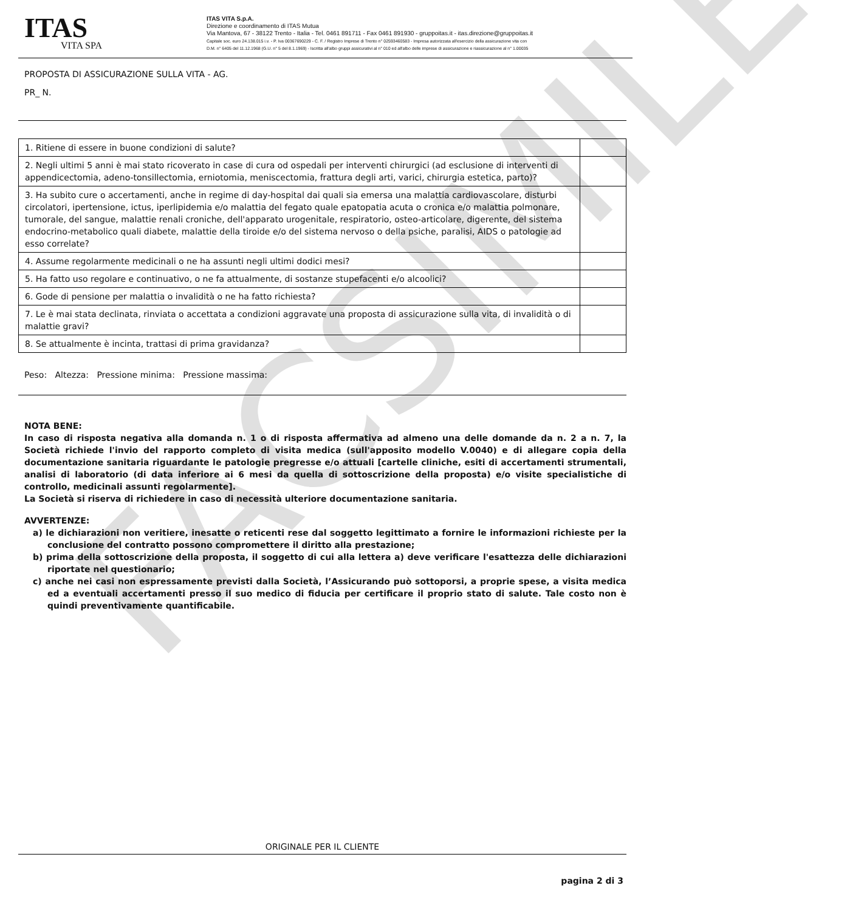ITAS
VITA SPA
ITAS VITA S.p.A.
Direzione e coordinamento di ITAS Mutua
Via Mantova, 67 - 38122 Trento - Italia - Tel. 0461 891711 - Fax 0461 891930 - gruppoitas.it - itas.direzione@gruppoitas.it
Capitale soc. euro 24.138.015 i.v. - P. Iva 00367690229 - C. F. / Registro Imprese di Trento n° 02593460583 - Impresa autorizzata all'esercizio della assicurazione vita con
D.M. n° 6405 del 11.12.1968 (G.U. n° 5 del 8.1.1969) - Iscritta all'albo gruppi assicurativi al n° 010 ed all'albo delle imprese di assicurazione e riassicurazione al n° 1.00035
PROPOSTA DI ASSICURAZIONE SULLA VITA - AG.
PR_ N.
| 1. Ritiene di essere in buone condizioni di salute? | |
| 2. Negli ultimi 5 anni è mai stato ricoverato in case di cura od ospedali per interventi chirurgici (ad esclusione di interventi di appendicectomia, adeno-tonsillectomia, erniotomia, meniscectomia, frattura degli arti, varici, chirurgia estetica, parto)? | |
| 3. Ha subito cure o accertamenti, anche in regime di day-hospital dai quali sia emersa una malattia cardiovascolare, disturbi circolatori, ipertensione, ictus, iperlipidemia e/o malattia del fegato quale epatopatia acuta o cronica e/o malattia polmonare, tumorale, del sangue, malattie renali croniche, dell'apparato urogenitale, respiratorio, osteo-articolare, digerente, del sistema endocrino-metabolico quali diabete, malattie della tiroide e/o del sistema nervoso o della psiche, paralisi, AIDS o patologie ad esso correlate? | |
| 4. Assume regolarmente medicinali o ne ha assunti negli ultimi dodici mesi? | |
| 5. Ha fatto uso regolare e continuativo, o ne fa attualmente, di sostanze stupefacenti e/o alcoolici? | |
| 6. Gode di pensione per malattia o invalidità o ne ha fatto richiesta? | |
| 7. Le è mai stata declinata, rinviata o accettata a condizioni aggravate una proposta di assicurazione sulla vita, di invalidità o di malattie gravi? | |
| 8. Se attualmente è incinta, trattasi di prima gravidanza? | |
Peso: Altezza: Pressione minima: Pressione massima:
NOTA BENE:
In caso di risposta negativa alla domanda n. 1 o di risposta affermativa ad almeno una delle domande da n. 2 a n. 7, la Società richiede l'invio del rapporto completo di visita medica (sull'apposito modello V.0040) e di allegare copia della documentazione sanitaria riguardante le patologie pregresse e/o attuali [cartelle cliniche, esiti di accertamenti strumentali, analisi di laboratorio (di data inferiore ai 6 mesi da quella di sottoscrizione della proposta) e/o visite specialistiche di controllo, medicinali assunti regolarmente].
La Società si riserva di richiedere in caso di necessità ulteriore documentazione sanitaria.
AVVERTENZE:
a) le dichiarazioni non veritiere, inesatte o reticenti rese dal soggetto legittimato a fornire le informazioni richieste per la conclusione del contratto possono compromettere il diritto alla prestazione;
b) prima della sottoscrizione della proposta, il soggetto di cui alla lettera a) deve verificare l'esattezza delle dichiarazioni riportate nel questionario;
c) anche nei casi non espressamente previsti dalla Società, l’Assicurando può sottoporsi, a proprie spese, a visita medica ed a eventuali accertamenti presso il suo medico di fiducia per certificare il proprio stato di salute. Tale costo non è quindi preventivamente quantificabile.
ORIGINALE PER IL CLIENTE
pagina 2 di 3
FACSIMILE